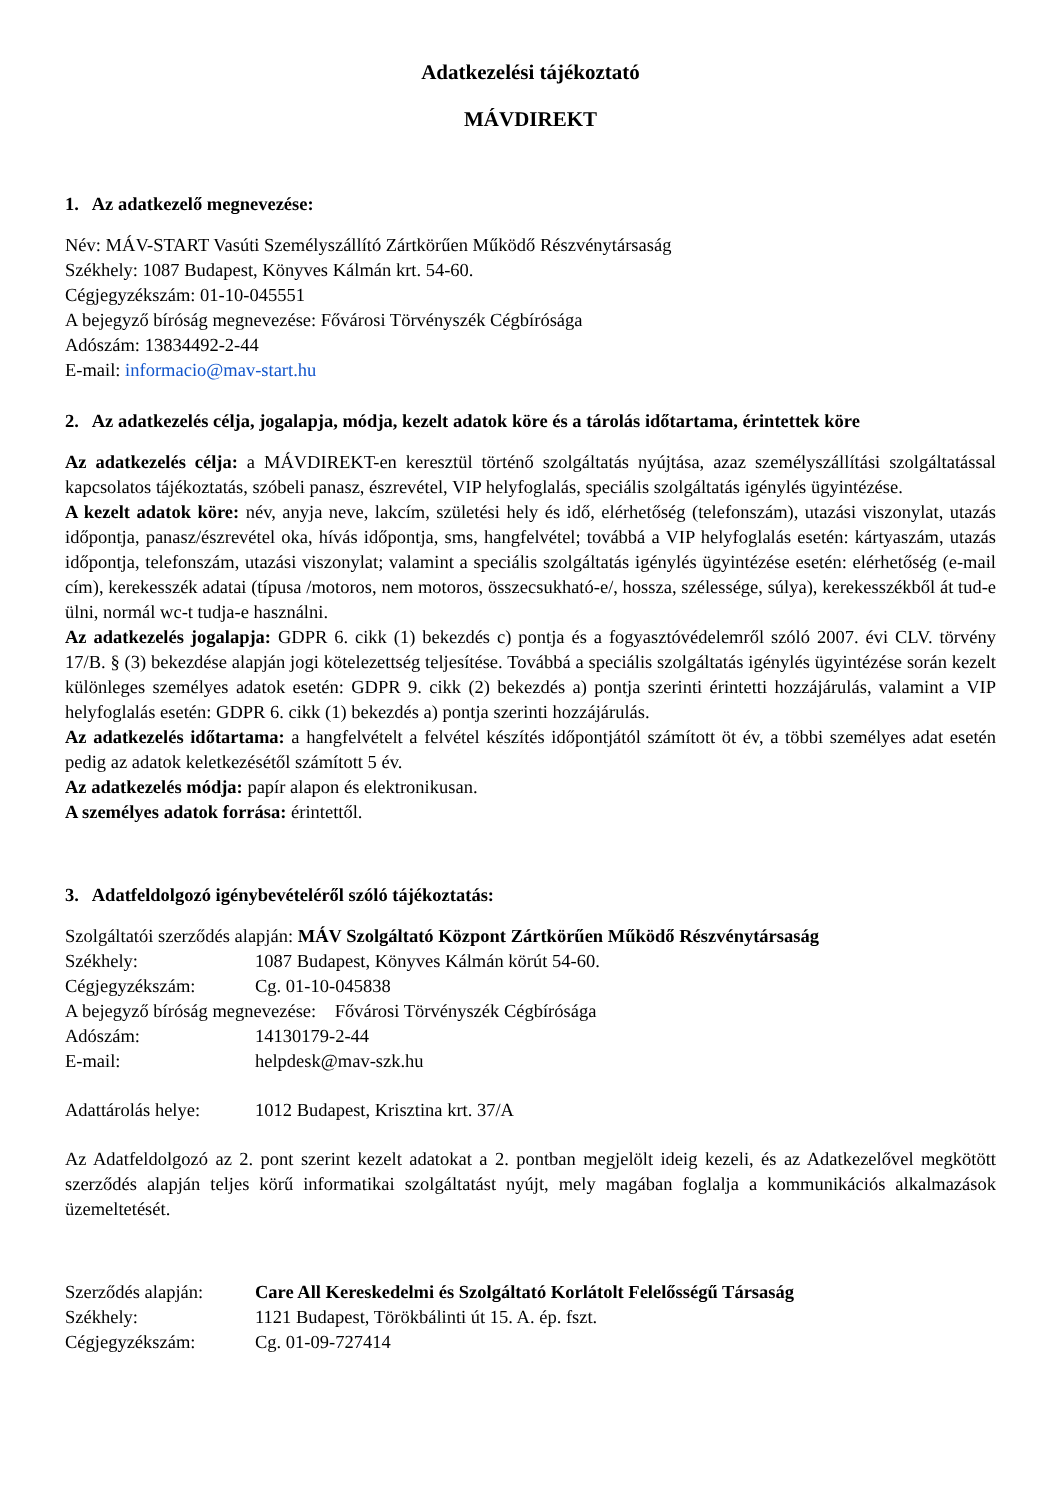Adatkezelési tájékoztató
MÁVDIREKT
1. Az adatkezelő megnevezése:
Név: MÁV-START Vasúti Személyszállító Zártkörűen Működő Részvénytársaság
Székhely: 1087 Budapest, Könyves Kálmán krt. 54-60.
Cégjegyzékszám: 01-10-045551
A bejegyző bíróság megnevezése: Fővárosi Törvényszék Cégbírósága
Adószám: 13834492-2-44
E-mail: informacio@mav-start.hu
2. Az adatkezelés célja, jogalapja, módja, kezelt adatok köre és a tárolás időtartama, érintettek köre
Az adatkezelés célja: a MÁVDIREKT-en keresztül történő szolgáltatás nyújtása, azaz személyszállítási szolgáltatással kapcsolatos tájékoztatás, szóbeli panasz, észrevétel, VIP helyfoglalás, speciális szolgáltatás igénylés ügyintézése.
A kezelt adatok köre: név, anyja neve, lakcím, születési hely és idő, elérhetőség (telefonszám), utazási viszonylat, utazás időpontja, panasz/észrevétel oka, hívás időpontja, sms, hangfelvétel; továbbá a VIP helyfoglalás esetén: kártyaszám, utazás időpontja, telefonszám, utazási viszonylat; valamint a speciális szolgáltatás igénylés ügyintézése esetén: elérhetőség (e-mail cím), kerekesszék adatai (típusa /motoros, nem motoros, összecsukható-e/, hossza, szélessége, súlya), kerekesszékből át tud-e ülni, normál wc-t tudja-e használni.
Az adatkezelés jogalapja: GDPR 6. cikk (1) bekezdés c) pontja és a fogyasztóvédelemről szóló 2007. évi CLV. törvény 17/B. § (3) bekezdése alapján jogi kötelezettség teljesítése. Továbbá a speciális szolgáltatás igénylés ügyintézése során kezelt különleges személyes adatok esetén: GDPR 9. cikk (2) bekezdés a) pontja szerinti érintetti hozzájárulás, valamint a VIP helyfoglalás esetén: GDPR 6. cikk (1) bekezdés a) pontja szerinti hozzájárulás.
Az adatkezelés időtartama: a hangfelvételt a felvétel készítés időpontjától számított öt év, a többi személyes adat esetén pedig az adatok keletkezésétől számított 5 év.
Az adatkezelés módja: papír alapon és elektronikusan.
A személyes adatok forrása: érintettől.
3. Adatfeldolgozó igénybevételéről szóló tájékoztatás:
Szolgáltatói szerződés alapján: MÁV Szolgáltató Központ Zártkörűen Működő Részvénytársaság
Székhely: 1087 Budapest, Könyves Kálmán körút 54-60.
Cégjegyzékszám: Cg. 01-10-045838
A bejegyző bíróság megnevezése: Fővárosi Törvényszék Cégbírósága
Adószám: 14130179-2-44
E-mail: helpdesk@mav-szk.hu
Adattárolás helye: 1012 Budapest, Krisztina krt. 37/A
Az Adatfeldolgozó az 2. pont szerint kezelt adatokat a 2. pontban megjelölt ideig kezeli, és az Adatkezelővel megkötött szerződés alapján teljes körű informatikai szolgáltatást nyújt, mely magában foglalja a kommunikációs alkalmazások üzemeltetését.
Szerződés alapján: Care All Kereskedelmi és Szolgáltató Korlátolt Felelősségű Társaság
Székhely: 1121 Budapest, Törökbálinti út 15. A. ép. fszt.
Cégjegyzékszám: Cg. 01-09-727414